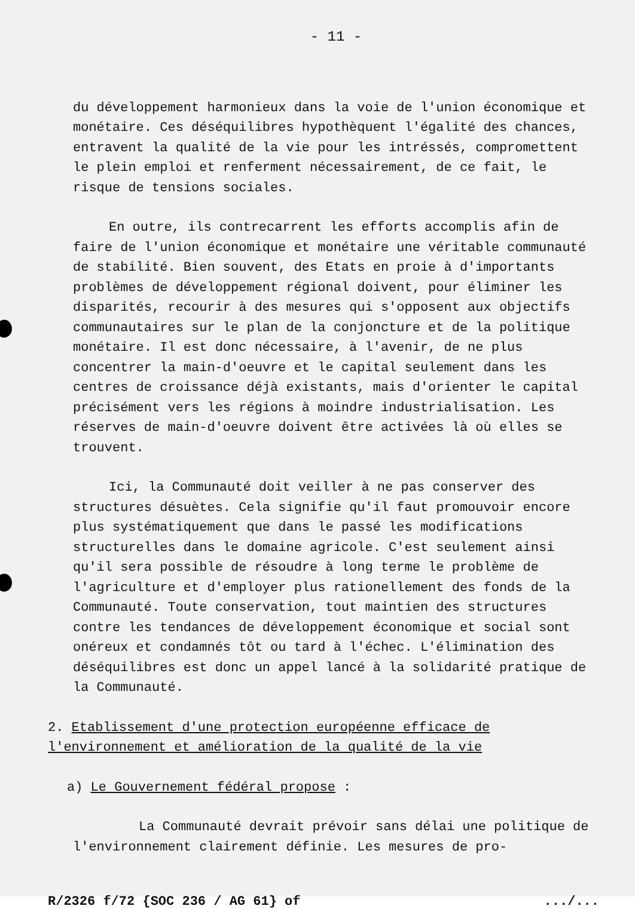- 11 -
du développement harmonieux dans la voie de l'union économique et monétaire. Ces déséquilibres hypothèquent l'égalité des chances, entravent la qualité de la vie pour les intréssés, compromettent le plein emploi et renferment nécessairement, de ce fait, le risque de tensions sociales.
En outre, ils contrecarrent les efforts accomplis afin de faire de l'union économique et monétaire une véritable communauté de stabilité. Bien souvent, des Etats en proie à d'importants problèmes de développement régional doivent, pour éliminer les disparités, recourir à des mesures qui s'opposent aux objectifs communautaires sur le plan de la conjoncture et de la politique monétaire. Il est donc nécessaire, à l'avenir, de ne plus concentrer la main-d'oeuvre et le capital seulement dans les centres de croissance déjà existants, mais d'orienter le capital précisément vers les régions à moindre industrialisation. Les réserves de main-d'oeuvre doivent être activées là où elles se trouvent.
Ici, la Communauté doit veiller à ne pas conserver des structures désuètes. Cela signifie qu'il faut promouvoir encore plus systématiquement que dans le passé les modifications structurelles dans le domaine agricole. C'est seulement ainsi qu'il sera possible de résoudre à long terme le problème de l'agriculture et d'employer plus rationellement des fonds de la Communauté. Toute conservation, tout maintien des structures contre les tendances de développement économique et social sont onéreux et condamnés tôt ou tard à l'échec. L'élimination des déséquilibres est donc un appel lancé à la solidarité pratique de la Communauté.
2. Etablissement d'une protection européenne efficace de l'environnement et amélioration de la qualité de la vie
a) Le Gouvernement fédéral propose :
La Communauté devrait prévoir sans délai une politique de l'environnement clairement définie. Les mesures de pro-
R/2326 f/72 {SOC 236 / AG 61} of.../...